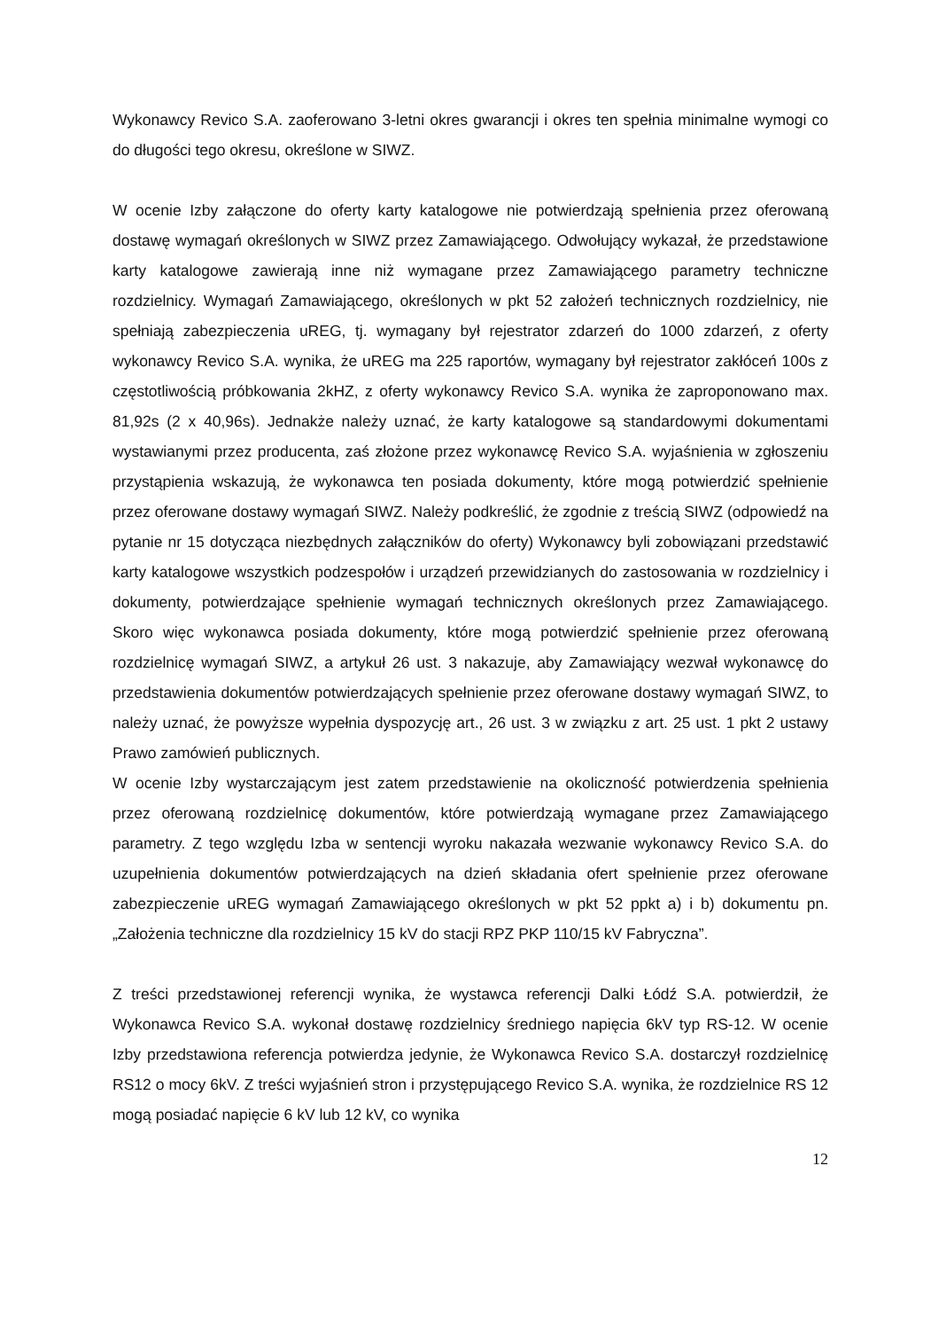Wykonawcy Revico S.A. zaoferowano 3-letni okres gwarancji i okres ten spełnia minimalne wymogi co do długości tego okresu, określone w SIWZ.
W ocenie Izby załączone do oferty karty katalogowe nie potwierdzają spełnienia przez oferowaną dostawę wymagań określonych w SIWZ przez Zamawiającego. Odwołujący wykazał, że przedstawione karty katalogowe zawierają inne niż wymagane przez Zamawiającego parametry techniczne rozdzielnicy. Wymagań Zamawiającego, określonych w pkt 52 założeń technicznych rozdzielnicy, nie spełniają zabezpieczenia uREG, tj. wymagany był rejestrator zdarzeń do 1000 zdarzeń, z oferty wykonawcy Revico S.A. wynika, że uREG ma 225 raportów, wymagany był rejestrator zakłóceń 100s z częstotliwością próbkowania 2kHZ, z oferty wykonawcy Revico S.A. wynika że zaproponowano max. 81,92s (2 x 40,96s). Jednakże należy uznać, że karty katalogowe są standardowymi dokumentami wystawianymi przez producenta, zaś złożone przez wykonawcę Revico S.A. wyjaśnienia w zgłoszeniu przystąpienia wskazują, że wykonawca ten posiada dokumenty, które mogą potwierdzić spełnienie przez oferowane dostawy wymagań SIWZ. Należy podkreślić, że zgodnie z treścią SIWZ (odpowiedź na pytanie nr 15 dotycząca niezbędnych załączników do oferty) Wykonawcy byli zobowiązani przedstawić karty katalogowe wszystkich podzespołów i urządzeń przewidzianych do zastosowania w rozdzielnicy i dokumenty, potwierdzające spełnienie wymagań technicznych określonych przez Zamawiającego. Skoro więc wykonawca posiada dokumenty, które mogą potwierdzić spełnienie przez oferowaną rozdzielnicę wymagań SIWZ, a artykuł 26 ust. 3 nakazuje, aby Zamawiający wezwał wykonawcę do przedstawienia dokumentów potwierdzających spełnienie przez oferowane dostawy wymagań SIWZ, to należy uznać, że powyższe wypełnia dyspozycję art., 26 ust. 3 w związku z art. 25 ust. 1 pkt 2 ustawy Prawo zamówień publicznych.
W ocenie Izby wystarczającym jest zatem przedstawienie na okoliczność potwierdzenia spełnienia przez oferowaną rozdzielnicę dokumentów, które potwierdzają wymagane przez Zamawiającego parametry. Z tego względu Izba w sentencji wyroku nakazała wezwanie wykonawcy Revico S.A. do uzupełnienia dokumentów potwierdzających na dzień składania ofert spełnienie przez oferowane zabezpieczenie uREG wymagań Zamawiającego określonych w pkt 52 ppkt a) i b) dokumentu pn. „Założenia techniczne dla rozdzielnicy 15 kV do stacji RPZ PKP 110/15 kV Fabryczna”.
Z treści przedstawionej referencji wynika, że wystawca referencji Dalki Łódź S.A. potwierdził, że Wykonawca Revico S.A. wykonał dostawę rozdzielnicy średniego napięcia 6kV typ RS-12. W ocenie Izby przedstawiona referencja potwierdza jedynie, że Wykonawca Revico S.A. dostarczył rozdzielnicę RS12 o mocy 6kV. Z treści wyjaśnień stron i przystępującego Revico S.A. wynika, że rozdzielnice RS 12 mogą posiadać napięcie 6 kV lub 12 kV, co wynika
12